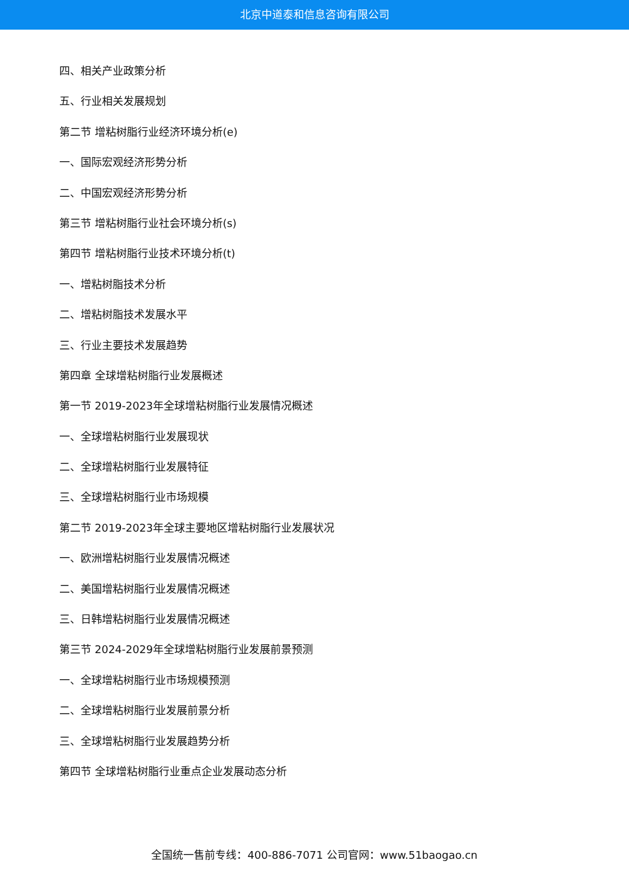北京中道泰和信息咨询有限公司
四、相关产业政策分析
五、行业相关发展规划
第二节 增粘树脂行业经济环境分析(e)
一、国际宏观经济形势分析
二、中国宏观经济形势分析
第三节 增粘树脂行业社会环境分析(s)
第四节 增粘树脂行业技术环境分析(t)
一、增粘树脂技术分析
二、增粘树脂技术发展水平
三、行业主要技术发展趋势
第四章 全球增粘树脂行业发展概述
第一节 2019-2023年全球增粘树脂行业发展情况概述
一、全球增粘树脂行业发展现状
二、全球增粘树脂行业发展特征
三、全球增粘树脂行业市场规模
第二节 2019-2023年全球主要地区增粘树脂行业发展状况
一、欧洲增粘树脂行业发展情况概述
二、美国增粘树脂行业发展情况概述
三、日韩增粘树脂行业发展情况概述
第三节 2024-2029年全球增粘树脂行业发展前景预测
一、全球增粘树脂行业市场规模预测
二、全球增粘树脂行业发展前景分析
三、全球增粘树脂行业发展趋势分析
第四节 全球增粘树脂行业重点企业发展动态分析
全国统一售前专线：400-886-7071 公司官网：www.51baogao.cn